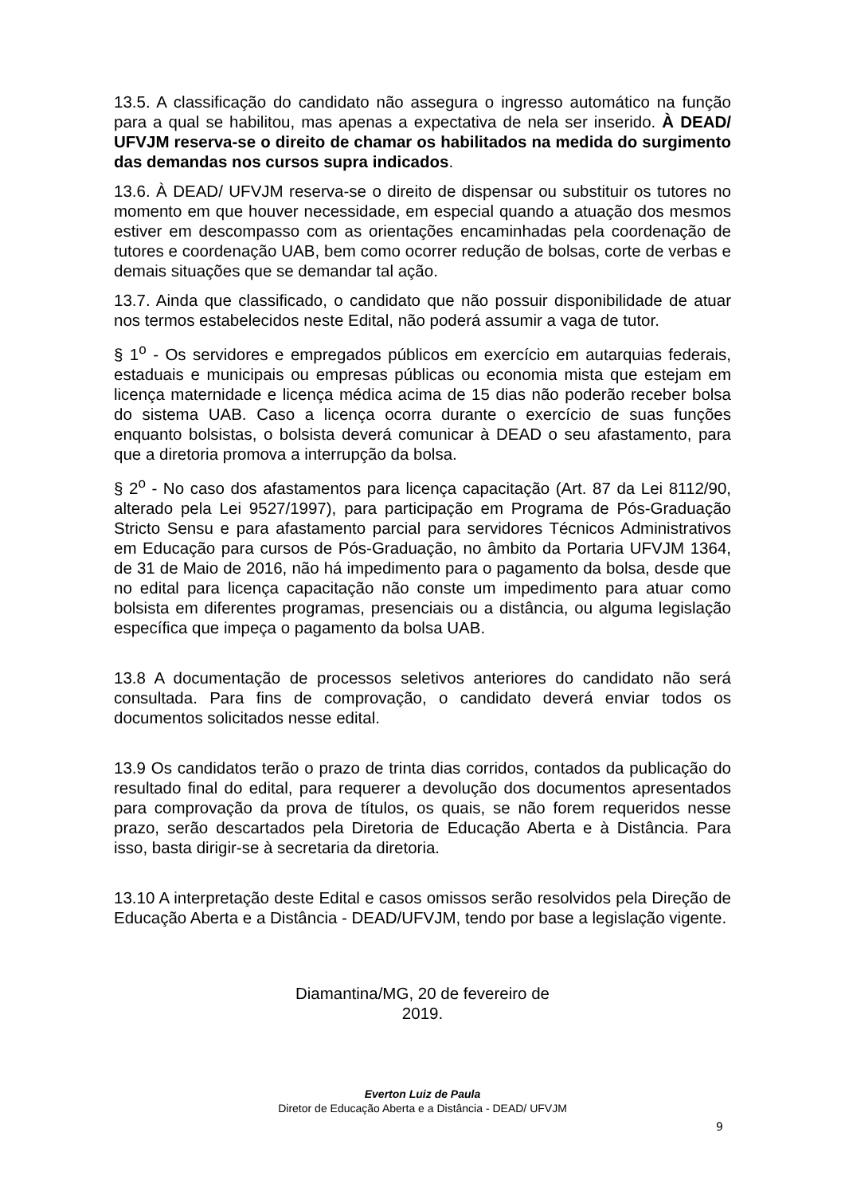13.5. A classificação do candidato não assegura o ingresso automático na função para a qual se habilitou, mas apenas a expectativa de nela ser inserido. À DEAD/ UFVJM reserva-se o direito de chamar os habilitados na medida do surgimento das demandas nos cursos supra indicados.
13.6. À DEAD/ UFVJM reserva-se o direito de dispensar ou substituir os tutores no momento em que houver necessidade, em especial quando a atuação dos mesmos estiver em descompasso com as orientações encaminhadas pela coordenação de tutores e coordenação UAB, bem como ocorrer redução de bolsas, corte de verbas e demais situações que se demandar tal ação.
13.7. Ainda que classificado, o candidato que não possuir disponibilidade de atuar nos termos estabelecidos neste Edital, não poderá assumir a vaga de tutor.
§ 1<sup>o</sup> - Os servidores e empregados públicos em exercício em autarquias federais, estaduais e municipais ou empresas públicas ou economia mista que estejam em licença maternidade e licença médica acima de 15 dias não poderão receber bolsa do sistema UAB. Caso a licença ocorra durante o exercício de suas funções enquanto bolsistas, o bolsista deverá comunicar à DEAD o seu afastamento, para que a diretoria promova a interrupção da bolsa.
§ 2<sup>o</sup> - No caso dos afastamentos para licença capacitação (Art. 87 da Lei 8112/90, alterado pela Lei 9527/1997), para participação em Programa de Pós-Graduação Stricto Sensu e para afastamento parcial para servidores Técnicos Administrativos em Educação para cursos de Pós-Graduação, no âmbito da Portaria UFVJM 1364, de 31 de Maio de 2016, não há impedimento para o pagamento da bolsa, desde que no edital para licença capacitação não conste um impedimento para atuar como bolsista em diferentes programas, presenciais ou a distância, ou alguma legislação específica que impeça o pagamento da bolsa UAB.
13.8 A documentação de processos seletivos anteriores do candidato não será consultada. Para fins de comprovação, o candidato deverá enviar todos os documentos solicitados nesse edital.
13.9 Os candidatos terão o prazo de trinta dias corridos, contados da publicação do resultado final do edital, para requerer a devolução dos documentos apresentados para comprovação da prova de títulos, os quais, se não forem requeridos nesse prazo, serão descartados pela Diretoria de Educação Aberta e à Distância. Para isso, basta dirigir-se à secretaria da diretoria.
13.10 A interpretação deste Edital e casos omissos serão resolvidos pela Direção de Educação Aberta e a Distância - DEAD/UFVJM, tendo por base a legislação vigente.
Diamantina/MG, 20 de fevereiro de
2019.
Everton Luiz de Paula
Diretor de Educação Aberta e a Distância - DEAD/ UFVJM
9